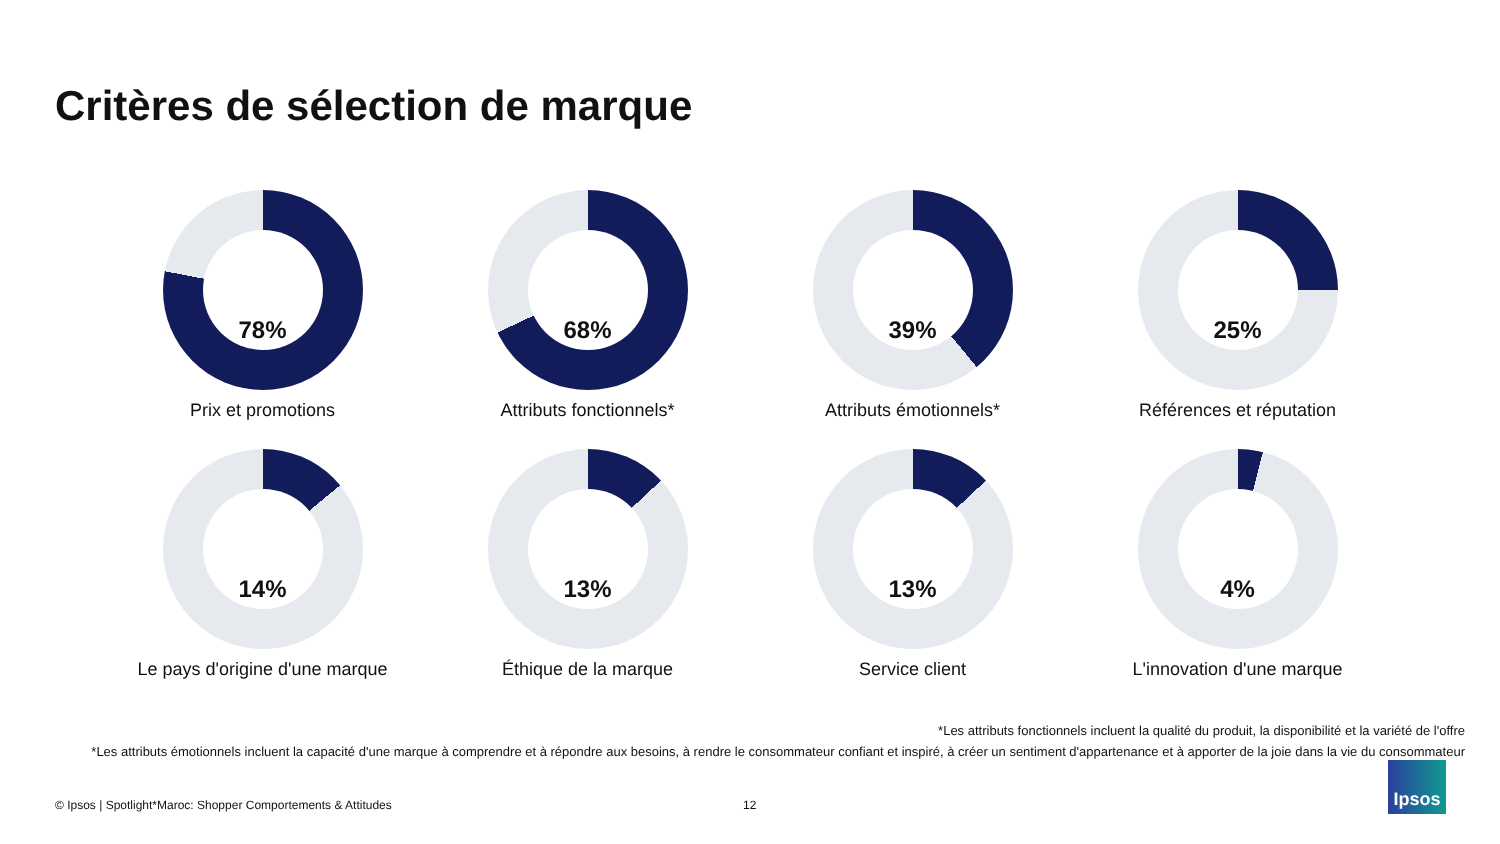Critères de sélection de marque
78%
Prix et promotions
68%
Attributs fonctionnels*
39%
Attributs émotionnels*
25%
Références et réputation
14%
Le pays d'origine d'une marque
13%
Éthique de la marque
13%
Service client
4%
L'innovation d'une marque
*Les attributs fonctionnels incluent la qualité du produit, la disponibilité et la variété de l'offre
*Les attributs émotionnels incluent la capacité d'une marque à comprendre et à répondre aux besoins, à rendre le consommateur confiant et inspiré, à créer un sentiment d'appartenance et à apporter de la joie dans la vie du consommateur
© Ipsos | Spotlight*Maroc: Shopper Comportements & Attitudes
12
Ipsos